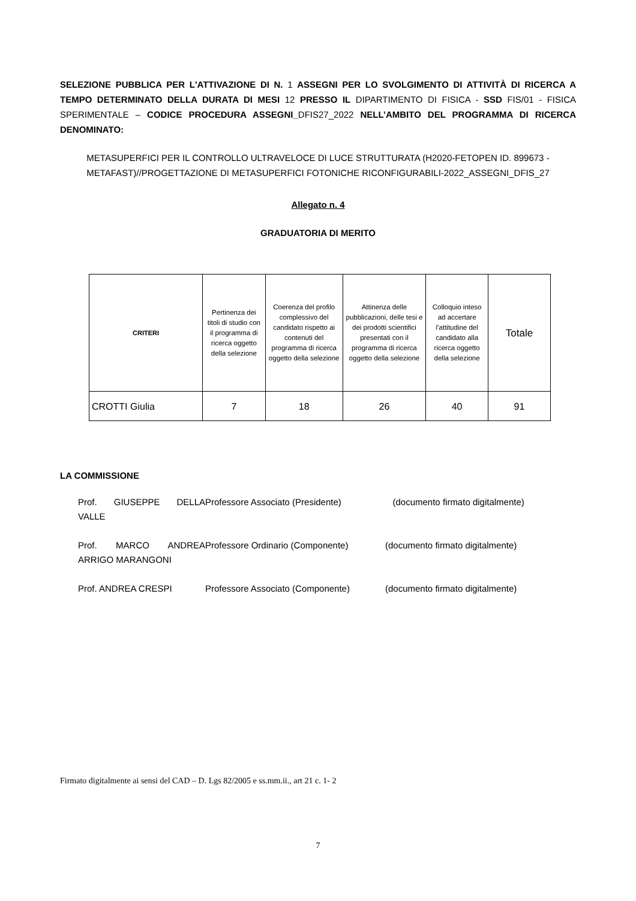SELEZIONE PUBBLICA PER L'ATTIVAZIONE DI N. 1 ASSEGNI PER LO SVOLGIMENTO DI ATTIVITÀ DI RICERCA A TEMPO DETERMINATO DELLA DURATA DI MESI 12 PRESSO IL DIPARTIMENTO DI FISICA - SSD FIS/01 - FISICA SPERIMENTALE – CODICE PROCEDURA ASSEGNI_DFIS27_2022 NELL’AMBITO DEL PROGRAMMA DI RICERCA DENOMINATO:
METASUPERFICI PER IL CONTROLLO ULTRAVELOCE DI LUCE STRUTTURATA (H2020-FETOPEN ID. 899673 - METAFAST)//PROGETTAZIONE DI METASUPERFICI FOTONICHE RICONFIGURABILI-2022_ASSEGNI_DFIS_27
Allegato n. 4
GRADUATORIA DI MERITO
| CRITERI | Pertinenza dei titoli di studio con il programma di ricerca oggetto della selezione | Coerenza del profilo complessivo del candidato rispetto ai contenuti del programma di ricerca oggetto della selezione | Attinenza delle pubblicazioni, delle tesi e dei prodotti scientifici presentati con il programma di ricerca oggetto della selezione | Colloquio inteso ad accertare l’attitudine del candidato alla ricerca oggetto della selezione | Totale |
| --- | --- | --- | --- | --- | --- |
| CROTTI Giulia | 7 | 18 | 26 | 40 | 91 |
LA COMMISSIONE
Prof. GIUSEPPE DELLA VALLE Professore Associato (Presidente) (documento firmato digitalmente)
Prof. MARCO ANDREA ARRIGO MARANGONI Professore Ordinario (Componente) (documento firmato digitalmente)
Prof. ANDREA CRESPI Professore Associato (Componente) (documento firmato digitalmente)
Firmato digitalmente ai sensi del CAD – D. Lgs 82/2005 e ss.mm.ii., art 21 c. 1- 2
7